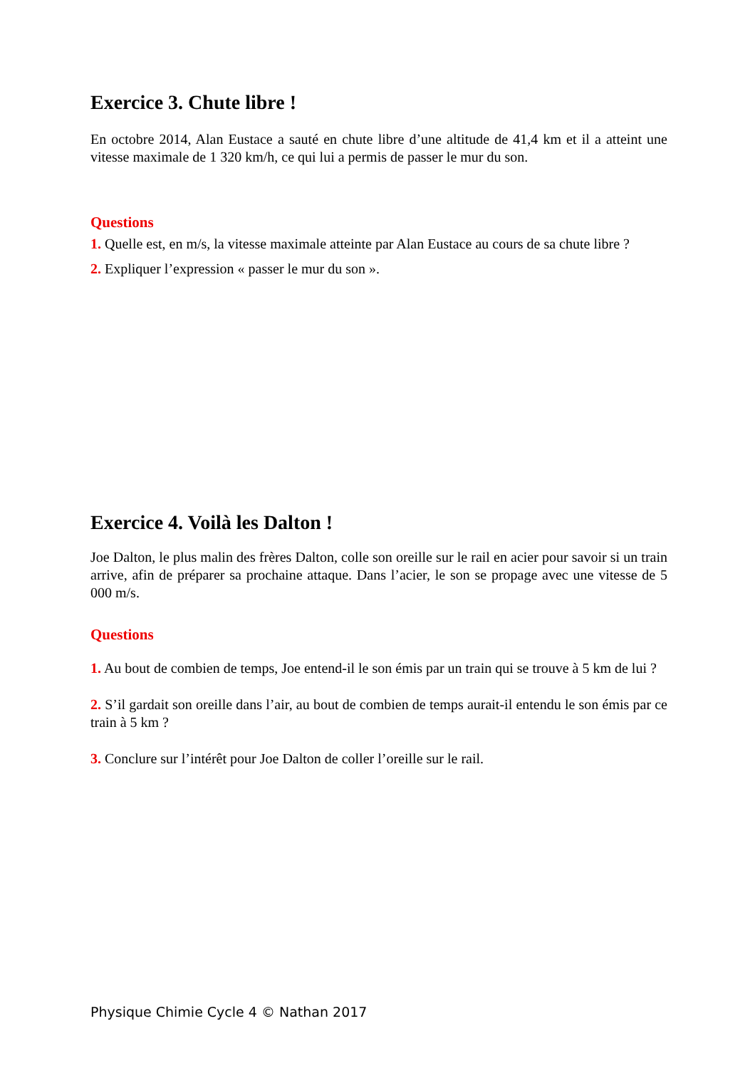Exercice 3. Chute libre !
En octobre 2014, Alan Eustace a sauté en chute libre d’une altitude de 41,4 km et il a atteint une vitesse maximale de 1 320 km/h, ce qui lui a permis de passer le mur du son.
Questions
1. Quelle est, en m/s, la vitesse maximale atteinte par Alan Eustace au cours de sa chute libre ?
2. Expliquer l’expression « passer le mur du son ».
Exercice 4. Voilà les Dalton !
Joe Dalton, le plus malin des frères Dalton, colle son oreille sur le rail en acier pour savoir si un train arrive, afin de préparer sa prochaine attaque. Dans l’acier, le son se propage avec une vitesse de 5 000 m/s.
Questions
1. Au bout de combien de temps, Joe entend-il le son émis par un train qui se trouve à 5 km de lui ?
2. S’il gardait son oreille dans l’air, au bout de combien de temps aurait-il entendu le son émis par ce train à 5 km ?
3. Conclure sur l’intérêt pour Joe Dalton de coller l’oreille sur le rail.
Physique Chimie Cycle 4 © Nathan 2017